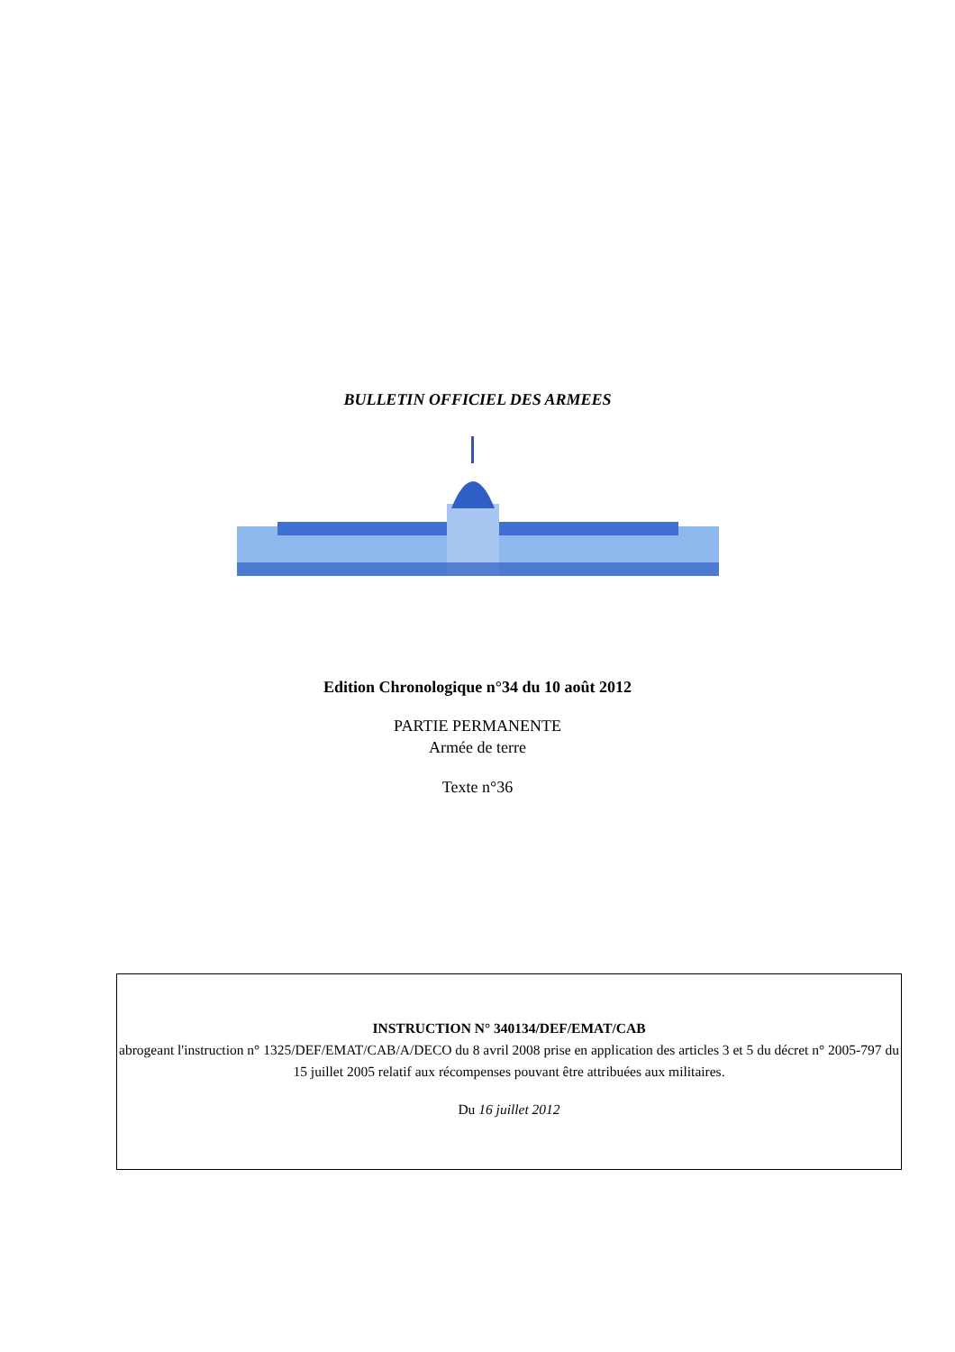BULLETIN OFFICIEL DES ARMEES
Edition Chronologique n°34 du 10 août 2012
PARTIE PERMANENTE
Armée de terre
Texte n°36
INSTRUCTION N° 340134/DEF/EMAT/CAB
abrogeant l'instruction n° 1325/DEF/EMAT/CAB/A/DECO du 8 avril 2008 prise en application des articles 3 et 5 du décret n° 2005-797 du 15 juillet 2005 relatif aux récompenses pouvant être attribuées aux militaires.
Du 16 juillet 2012